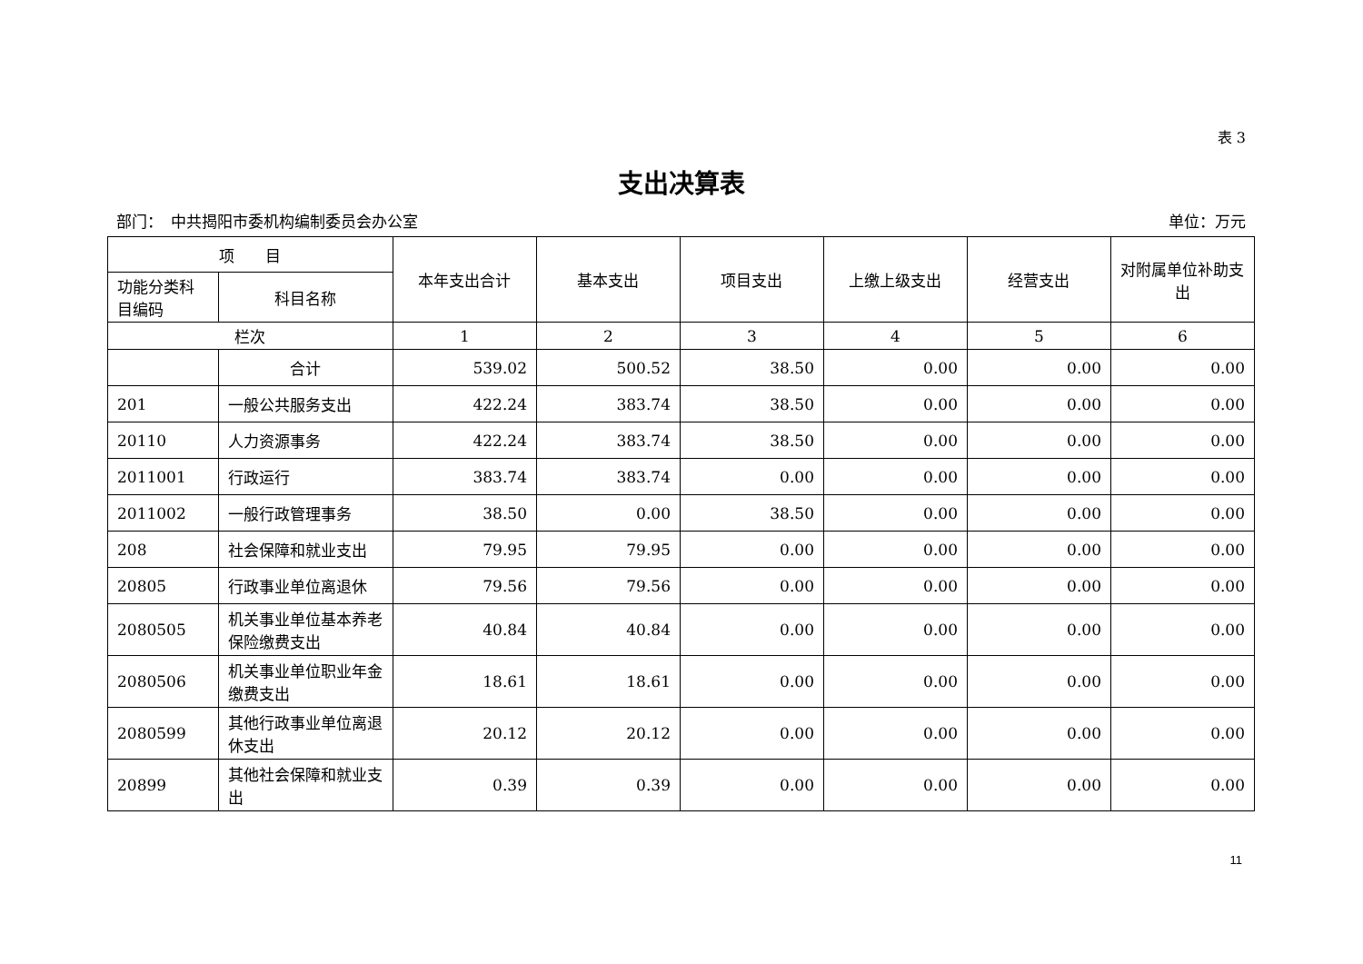表 3
支出决算表
部门：　中共揭阳市委机构编制委员会办公室 单位：万元
| 项 目 | | 本年支出合计 | 基本支出 | 项目支出 | 上缴上级支出 | 经营支出 | 对附属单位补助支出 |
| --- | --- | --- | --- | --- | --- | --- | --- |
| 功能分类科目编码 | 科目名称 | | | | | | |
| 栏次 | | 1 | 2 | 3 | 4 | 5 | 6 |
| | 合计 | 539.02 | 500.52 | 38.50 | 0.00 | 0.00 | 0.00 |
| 201 | 一般公共服务支出 | 422.24 | 383.74 | 38.50 | 0.00 | 0.00 | 0.00 |
| 20110 | 人力资源事务 | 422.24 | 383.74 | 38.50 | 0.00 | 0.00 | 0.00 |
| 2011001 | 行政运行 | 383.74 | 383.74 | 0.00 | 0.00 | 0.00 | 0.00 |
| 2011002 | 一般行政管理事务 | 38.50 | 0.00 | 38.50 | 0.00 | 0.00 | 0.00 |
| 208 | 社会保障和就业支出 | 79.95 | 79.95 | 0.00 | 0.00 | 0.00 | 0.00 |
| 20805 | 行政事业单位离退休 | 79.56 | 79.56 | 0.00 | 0.00 | 0.00 | 0.00 |
| 2080505 | 机关事业单位基本养老保险缴费支出 | 40.84 | 40.84 | 0.00 | 0.00 | 0.00 | 0.00 |
| 2080506 | 机关事业单位职业年金缴费支出 | 18.61 | 18.61 | 0.00 | 0.00 | 0.00 | 0.00 |
| 2080599 | 其他行政事业单位离退休支出 | 20.12 | 20.12 | 0.00 | 0.00 | 0.00 | 0.00 |
| 20899 | 其他社会保障和就业支出 | 0.39 | 0.39 | 0.00 | 0.00 | 0.00 | 0.00 |
11